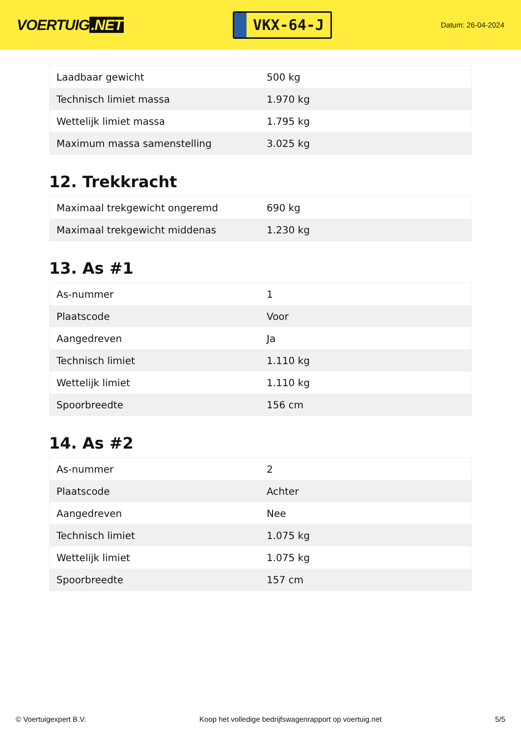VOERTUIG.NET
VKX-64-J
Datum: 26-04-2024
| Laadbaar gewicht | 500 kg |
| Technisch limiet massa | 1.970 kg |
| Wettelijk limiet massa | 1.795 kg |
| Maximum massa samenstelling | 3.025 kg |
12. Trekkracht
| Maximaal trekgewicht ongeremd | 690 kg |
| Maximaal trekgewicht middenas | 1.230 kg |
13. As #1
| As-nummer | 1 |
| Plaatscode | Voor |
| Aangedreven | Ja |
| Technisch limiet | 1.110 kg |
| Wettelijk limiet | 1.110 kg |
| Spoorbreedte | 156 cm |
14. As #2
| As-nummer | 2 |
| Plaatscode | Achter |
| Aangedreven | Nee |
| Technisch limiet | 1.075 kg |
| Wettelijk limiet | 1.075 kg |
| Spoorbreedte | 157 cm |
© Voertuigexpert B.V. Koop het volledige bedrijfswagenrapport op voertuig.net 5/5